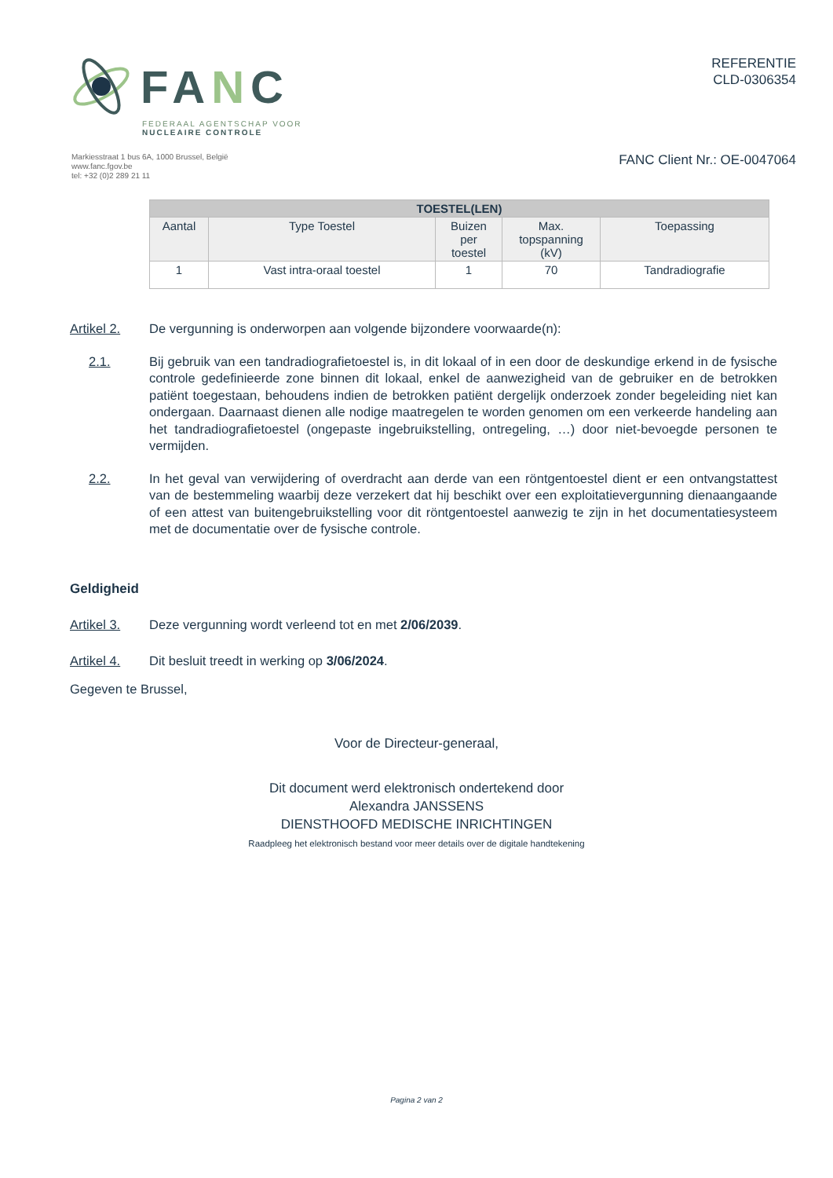FANC
FEDERAAL AGENTSCHAP VOOR
NUCLEAIRE CONTROLE
REFERENTIE
CLD-0306354
Markiesstraat 1 bus 6A, 1000 Brussel, België
www.fanc.fgov.be
tel: +32 (0)2 289 21 11
FANC Client Nr.: OE-0047064
| TOESTEL(LEN) | | | | |
| --- | --- | --- | --- | --- |
| Aantal | Type Toestel | Buizen per toestel | Max. topspanning (kV) | Toepassing |
| 1 | Vast intra-oraal toestel | 1 | 70 | Tandradiografie |
Artikel 2. De vergunning is onderworpen aan volgende bijzondere voorwaarde(n):
2.1. Bij gebruik van een tandradiografietoestel is, in dit lokaal of in een door de deskundige erkend in de fysische controle gedefinieerde zone binnen dit lokaal, enkel de aanwezigheid van de gebruiker en de betrokken patiënt toegestaan, behoudens indien de betrokken patiënt dergelijk onderzoek zonder begeleiding niet kan ondergaan. Daarnaast dienen alle nodige maatregelen te worden genomen om een verkeerde handeling aan het tandradiografietoestel (ongepaste ingebruikstelling, ontregeling, …) door niet-bevoegde personen te vermijden.
2.2. In het geval van verwijdering of overdracht aan derde van een röntgentoestel dient er een ontvangstattest van de bestemmeling waarbij deze verzekert dat hij beschikt over een exploitatievergunning dienaangaande of een attest van buitengebruikstelling voor dit röntgentoestel aanwezig te zijn in het documentatiesysteem met de documentatie over de fysische controle.
Geldigheid
Artikel 3. Deze vergunning wordt verleend tot en met 2/06/2039.
Artikel 4. Dit besluit treedt in werking op 3/06/2024.
Gegeven te Brussel,
Voor de Directeur-generaal,
Dit document werd elektronisch ondertekend door
Alexandra JANSSENS
DIENSTHOOFD MEDISCHE INRICHTINGEN
Raadpleeg het elektronisch bestand voor meer details over de digitale handtekening
Pagina 2 van 2